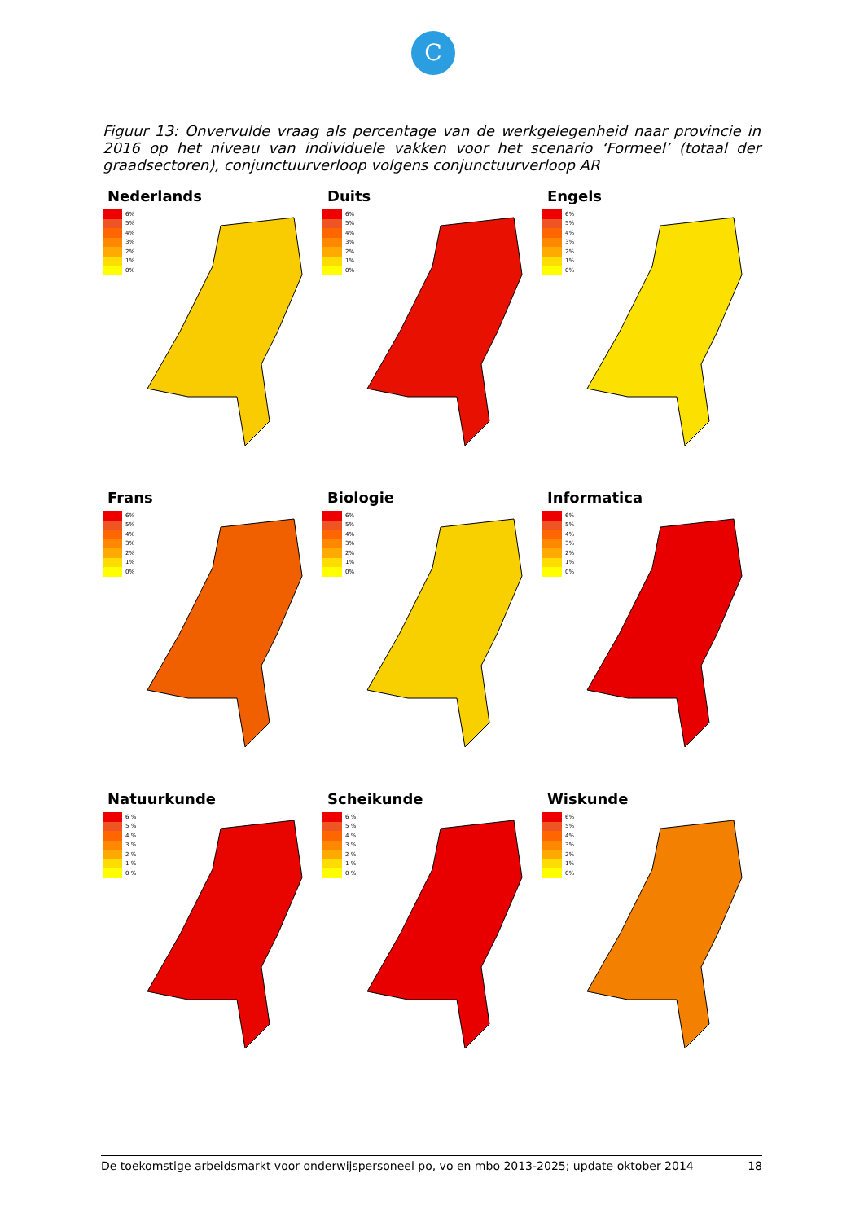C
Figuur 13: Onvervulde vraag als percentage van de werkgelegenheid naar provincie in 2016 op het niveau van individuele vakken voor het scenario ‘Formeel’ (totaal der graadsectoren), conjunctuurverloop volgens conjunctuurverloop AR
Nederlands
6%
5%
4%
3%
2%
1%
0%
Duits
6%
5%
4%
3%
2%
1%
0%
Engels
6%
5%
4%
3%
2%
1%
0%
Frans
6%
5%
4%
3%
2%
1%
0%
Biologie
6%
5%
4%
3%
2%
1%
0%
Informatica
6%
5%
4%
3%
2%
1%
0%
Natuurkunde
6 %
5 %
4 %
3 %
2 %
1 %
0 %
Scheikunde
6 %
5 %
4 %
3 %
2 %
1 %
0 %
Wiskunde
6%
5%
4%
3%
2%
1%
0%
De toekomstige arbeidsmarkt voor onderwijspersoneel po, vo en mbo 2013-2025; update oktober 2014 18